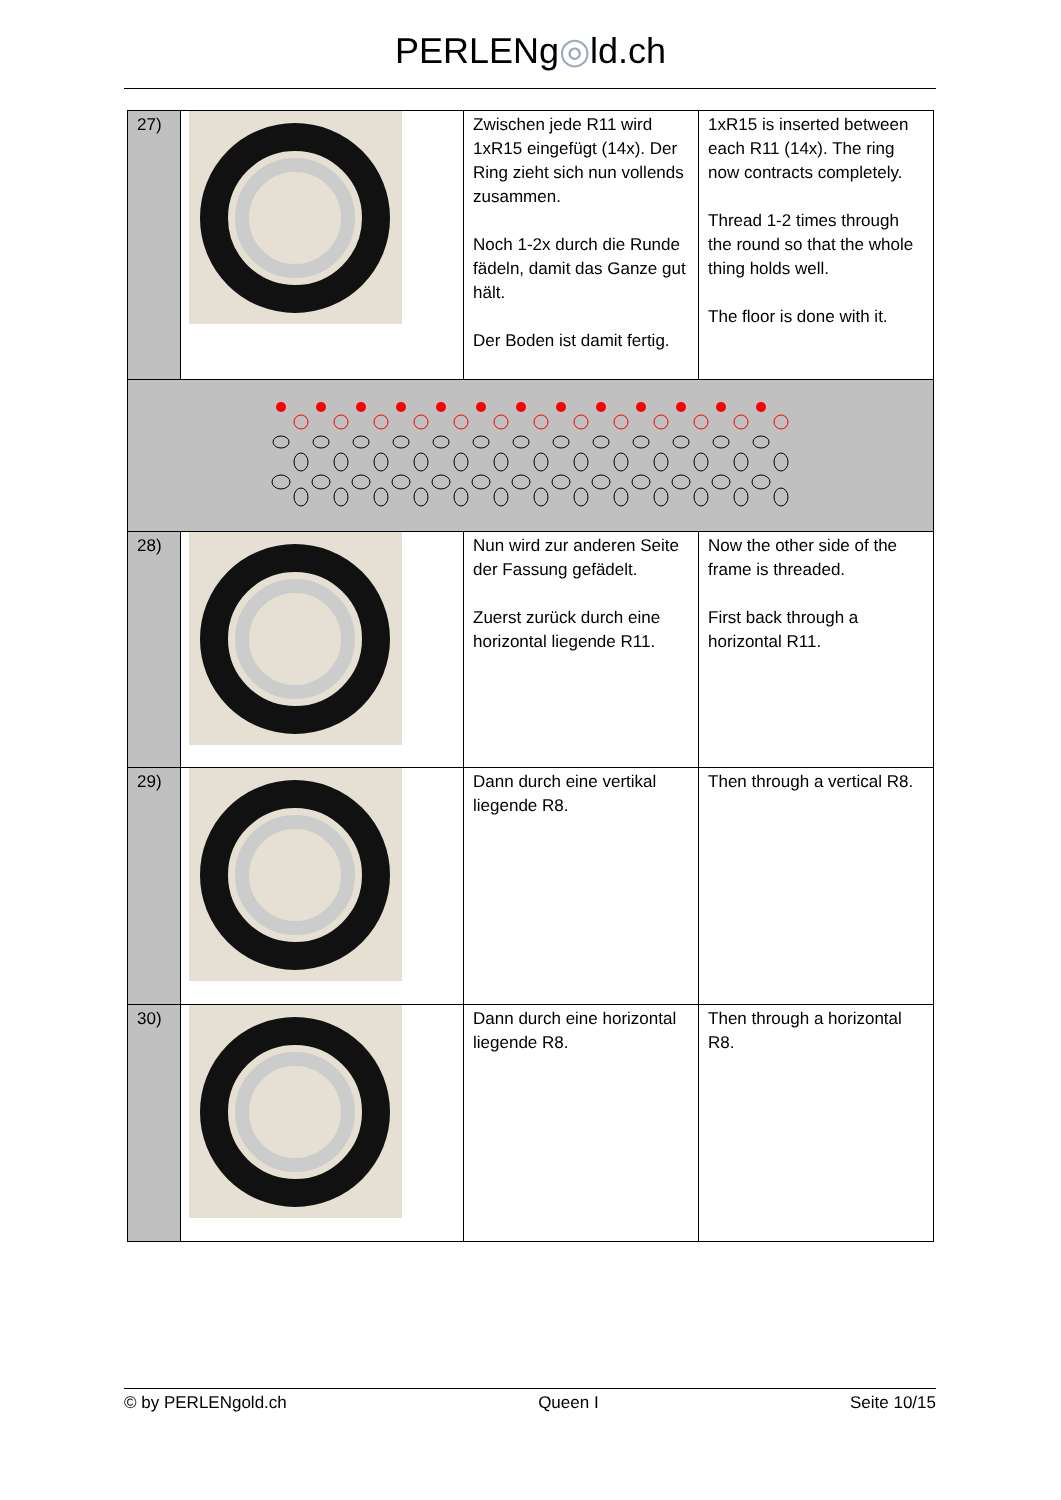PERLENg◎ld.ch
| 27) | | Zwischen jede R11 wird 1xR15 eingefügt (14x). Der Ring zieht sich nun vollends zusammen. Noch 1-2x durch die Runde fädeln, damit das Ganze gut hält. Der Boden ist damit fertig. | 1xR15 is inserted between each R11 (14x). The ring now contracts completely. Thread 1-2 times through the round so that the whole thing holds well. The floor is done with it. |
| 28) | | Nun wird zur anderen Seite der Fassung gefädelt. Zuerst zurück durch eine horizontal liegende R11. | Now the other side of the frame is threaded. First back through a horizontal R11. |
| 29) | | Dann durch eine vertikal liegende R8. | Then through a vertical R8. |
| 30) | | Dann durch eine horizontal liegende R8. | Then through a horizontal R8. |
© by PERLENgold.ch Queen I Seite 10/15